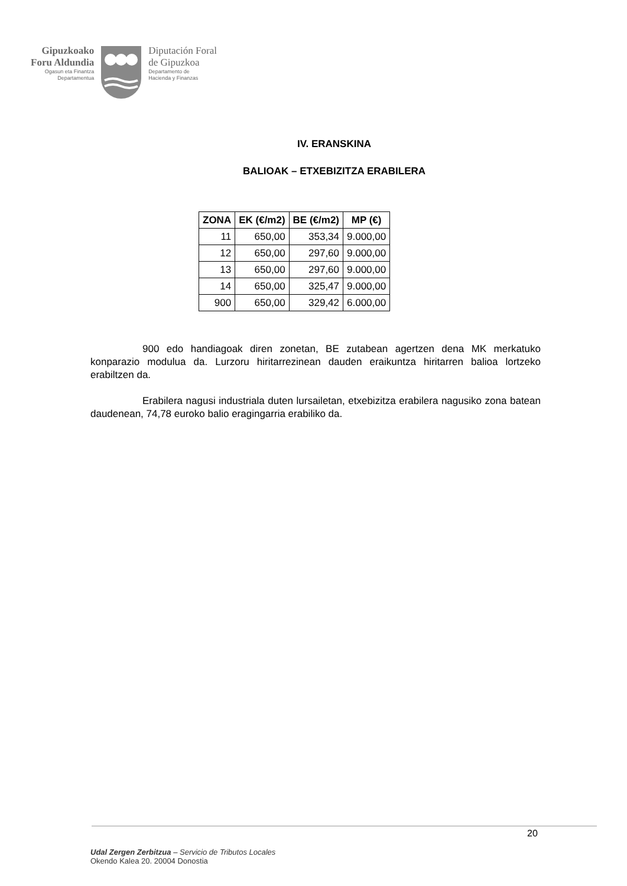Gipuzkoako
Foru Aldundia
Ogasun eta Finantza
Departamentua
Diputación Foral
de Gipuzkoa
Departamento de
Hacienda y Finanzas
IV. ERANSKINA
BALIOAK – ETXEBIZITZA ERABILERA
| ZONA | EK (€/m2) | BE (€/m2) | MP (€) |
| --- | --- | --- | --- |
| 11 | 650,00 | 353,34 | 9.000,00 |
| 12 | 650,00 | 297,60 | 9.000,00 |
| 13 | 650,00 | 297,60 | 9.000,00 |
| 14 | 650,00 | 325,47 | 9.000,00 |
| 900 | 650,00 | 329,42 | 6.000,00 |
900 edo handiagoak diren zonetan, BE zutabean agertzen dena MK merkatuko konparazio modulua da. Lurzoru hiritarrezinean dauden eraikuntza hiritarren balioa lortzeko erabiltzen da.
Erabilera nagusi industriala duten lursailetan, etxebizitza erabilera nagusiko zona batean daudenean, 74,78 euroko balio eragingarria erabiliko da.
20
Udal Zergen Zerbitzua – Servicio de Tributos Locales
Okendo Kalea 20. 20004 Donostia